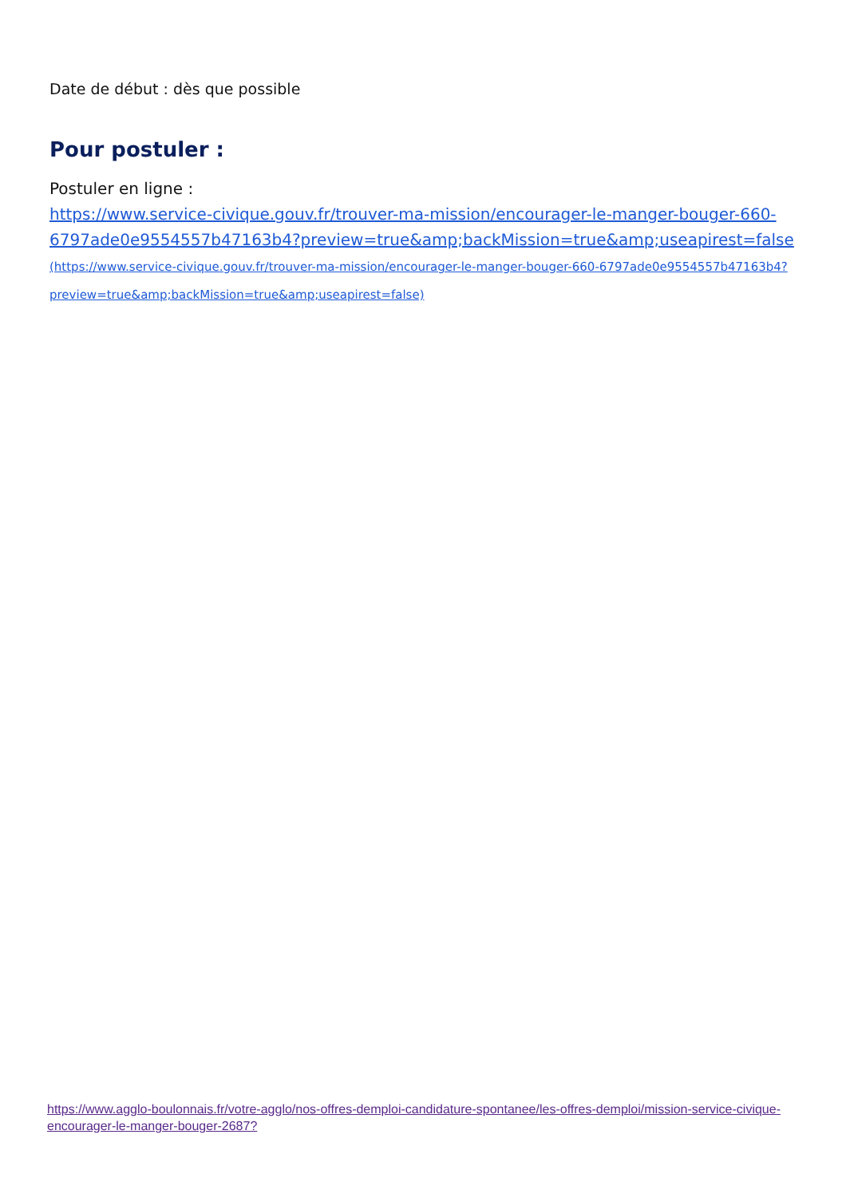Date de début : dès que possible
Pour postuler :
Postuler en ligne :
https://www.service-civique.gouv.fr/trouver-ma-mission/encourager-le-manger-bouger-660-6797ade0e9554557b47163b4?preview=true&amp;backMission=true&amp;useapirest=false (https://www.service-civique.gouv.fr/trouver-ma-mission/encourager-le-manger-bouger-660-6797ade0e9554557b47163b4?preview=true&amp;backMission=true&amp;useapirest=false)
https://www.agglo-boulonnais.fr/votre-agglo/nos-offres-demploi-candidature-spontanee/les-offres-demploi/mission-service-civique-encourager-le-manger-bouger-2687?